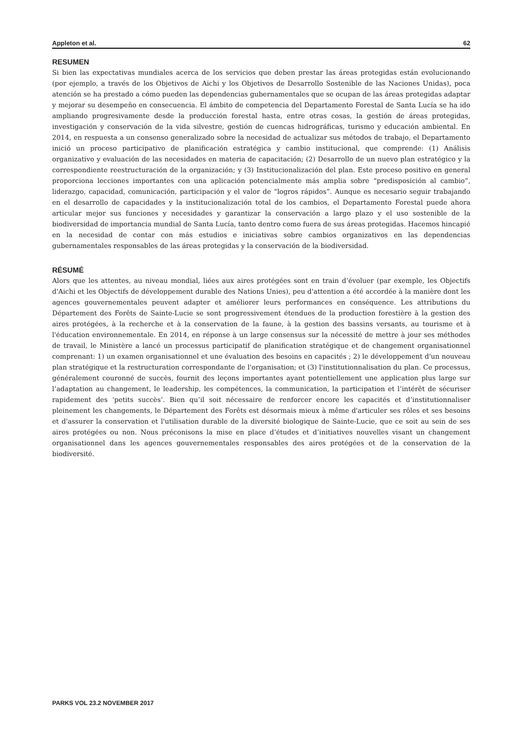Appleton et al. 62
RESUMEN
Si bien las expectativas mundiales acerca de los servicios que deben prestar las áreas protegidas están evolucionando (por ejemplo, a través de los Objetivos de Aichi y los Objetivos de Desarrollo Sostenible de las Naciones Unidas), poca atención se ha prestado a cómo pueden las dependencias gubernamentales que se ocupan de las áreas protegidas adaptar y mejorar su desempeño en consecuencia. El ámbito de competencia del Departamento Forestal de Santa Lucía se ha ido ampliando progresivamente desde la producción forestal hasta, entre otras cosas, la gestión de áreas protegidas, investigación y conservación de la vida silvestre, gestión de cuencas hidrográficas, turismo y educación ambiental. En 2014, en respuesta a un consenso generalizado sobre la necesidad de actualizar sus métodos de trabajo, el Departamento inició un proceso participativo de planificación estratégica y cambio institucional, que comprende: (1) Análisis organizativo y evaluación de las necesidades en materia de capacitación; (2) Desarrollo de un nuevo plan estratégico y la correspondiente reestructuración de la organización; y (3) Institucionalización del plan. Este proceso positivo en general proporciona lecciones importantes con una aplicación potencialmente más amplia sobre “predisposición al cambio”, liderazgo, capacidad, comunicación, participación y el valor de “logros rápidos”. Aunque es necesario seguir trabajando en el desarrollo de capacidades y la institucionalización total de los cambios, el Departamento Forestal puede ahora articular mejor sus funciones y necesidades y garantizar la conservación a largo plazo y el uso sostenible de la biodiversidad de importancia mundial de Santa Lucía, tanto dentro como fuera de sus áreas protegidas. Hacemos hincapié en la necesidad de contar con más estudios e iniciativas sobre cambios organizativos en las dependencias gubernamentales responsables de las áreas protegidas y la conservación de la biodiversidad.
RÉSUMÉ
Alors que les attentes, au niveau mondial, liées aux aires protégées sont en train d’évoluer (par exemple, les Objectifs d'Aichi et les Objectifs de développement durable des Nations Unies), peu d'attention a été accordée à la manière dont les agences gouvernementales peuvent adapter et améliorer leurs performances en conséquence. Les attributions du Département des Forêts de Sainte-Lucie se sont progressivement étendues de la production forestière à la gestion des aires protégées, à la recherche et à la conservation de la faune, à la gestion des bassins versants, au tourisme et à l'éducation environnementale. En 2014, en réponse à un large consensus sur la nécessité de mettre à jour ses méthodes de travail, le Ministère a lancé un processus participatif de planification stratégique et de changement organisationnel comprenant: 1) un examen organisationnel et une évaluation des besoins en capacités ; 2) le développement d'un nouveau plan stratégique et la restructuration correspondante de l'organisation; et (3) l'institutionnalisation du plan. Ce processus, généralement couronné de succès, fournit des leçons importantes ayant potentiellement une application plus large sur l’adaptation au changement, le leadership, les compétences, la communication, la participation et l’intérêt de sécuriser rapidement des ‘petits succès’. Bien qu’il soit nécessaire de renforcer encore les capacités et d’institutionnaliser pleinement les changements, le Département des Forêts est désormais mieux à même d'articuler ses rôles et ses besoins et d'assurer la conservation et l'utilisation durable de la diversité biologique de Sainte-Lucie, que ce soit au sein de ses aires protégées ou non. Nous préconisons la mise en place d’études et d’initiatives nouvelles visant un changement organisationnel dans les agences gouvernementales responsables des aires protégées et de la conservation de la biodiversité.
PARKS VOL 23.2 NOVEMBER 2017